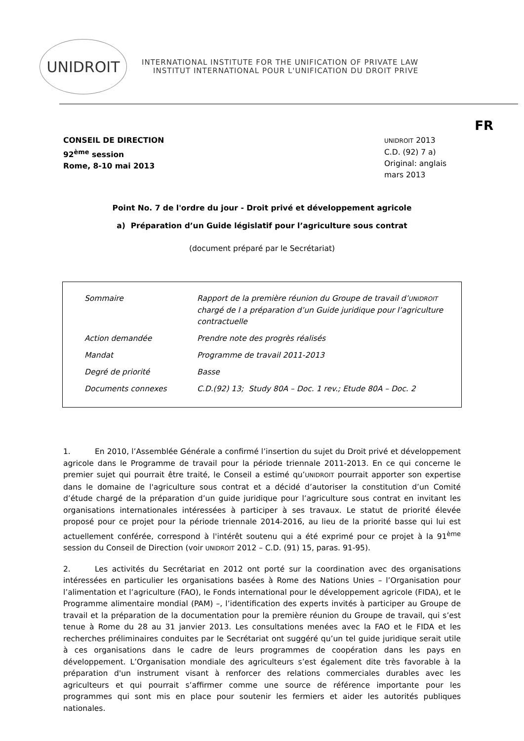UNIDROIT
INTERNATIONAL INSTITUTE FOR THE UNIFICATION OF PRIVATE LAW
INSTITUT INTERNATIONAL POUR L'UNIFICATION DU DROIT PRIVE
FR
CONSEIL DE DIRECTION
92<sup>ème</sup> session
Rome, 8-10 mai 2013
UNIDROIT 2013
C.D. (92) 7 a)
Original: anglais
mars 2013
Point No. 7 de l'ordre du jour - Droit privé et développement agricole
a) Préparation d’un Guide législatif pour l’agriculture sous contrat
(document préparé par le Secrétariat)
| Sommaire | Rapport de la première réunion du Groupe de travail d’ UNIDROIT chargé de l a préparation d’un Guide juridique pour l’agriculture contractuelle |
| Action demandée | Prendre note des progrès réalisés |
| Mandat | Programme de travail 2011-2013 |
| Degré de priorité | Basse |
| Documents connexes | C.D.(92) 13; Study 80A – Doc. 1 rev.; Etude 80A – Doc. 2 |
1. En 2010, l’Assemblée Générale a confirmé l’insertion du sujet du Droit privé et développement agricole dans le Programme de travail pour la période triennale 2011-2013. En ce qui concerne le premier sujet qui pourrait être traité, le Conseil a estimé qu’UNIDROIT pourrait apporter son expertise dans le domaine de l'agriculture sous contrat et a décidé d’autoriser la constitution d’un Comité d’étude chargé de la préparation d’un guide juridique pour l’agriculture sous contrat en invitant les organisations internationales intéressées à participer à ses travaux. Le statut de priorité élevée proposé pour ce projet pour la période triennale 2014-2016, au lieu de la priorité basse qui lui est actuellement conférée, correspond à l'intérêt soutenu qui a été exprimé pour ce projet à la 91<sup>ème</sup> session du Conseil de Direction (voir UNIDROIT 2012 – C.D. (91) 15, paras. 91-95).
2. Les activités du Secrétariat en 2012 ont porté sur la coordination avec des organisations intéressées en particulier les organisations basées à Rome des Nations Unies – l’Organisation pour l’alimentation et l’agriculture (FAO), le Fonds international pour le développement agricole (FIDA), et le Programme alimentaire mondial (PAM) –, l’identification des experts invités à participer au Groupe de travail et la préparation de la documentation pour la première réunion du Groupe de travail, qui s’est tenue à Rome du 28 au 31 janvier 2013. Les consultations menées avec la FAO et le FIDA et les recherches préliminaires conduites par le Secrétariat ont suggéré qu’un tel guide juridique serait utile à ces organisations dans le cadre de leurs programmes de coopération dans les pays en développement. L’Organisation mondiale des agriculteurs s’est également dite très favorable à la préparation d'un instrument visant à renforcer des relations commerciales durables avec les agriculteurs et qui pourrait s’affirmer comme une source de référence importante pour les programmes qui sont mis en place pour soutenir les fermiers et aider les autorités publiques nationales.